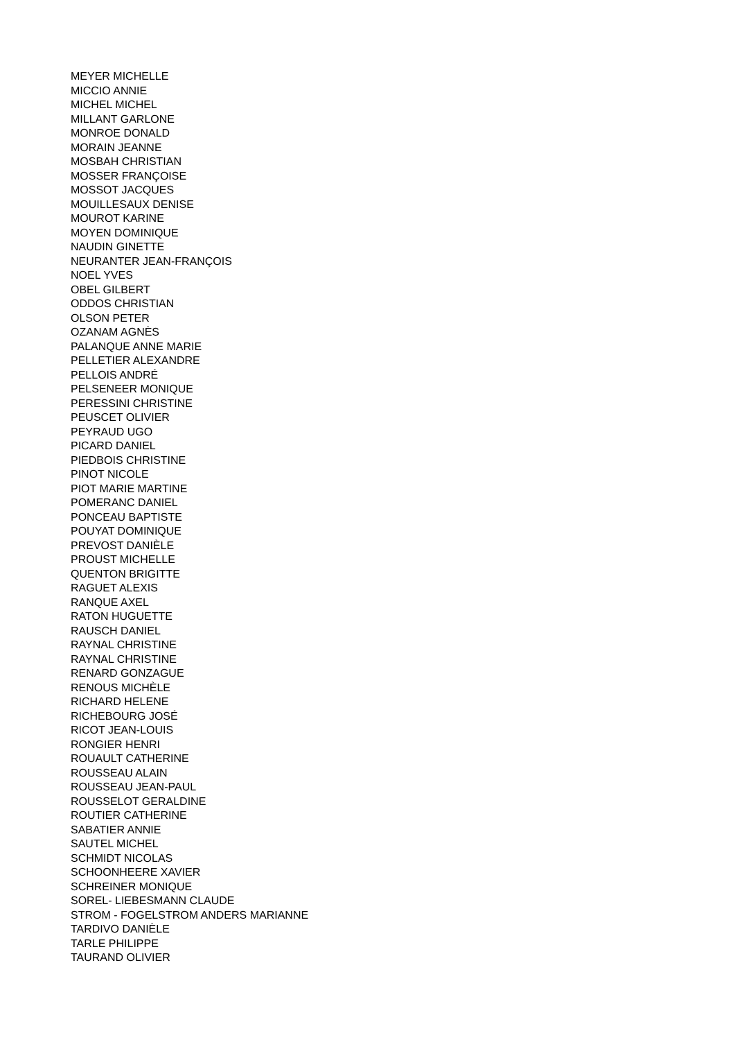MEYER MICHELLE
MICCIO ANNIE
MICHEL MICHEL
MILLANT GARLONE
MONROE DONALD
MORAIN JEANNE
MOSBAH CHRISTIAN
MOSSER FRANÇOISE
MOSSOT JACQUES
MOUILLESAUX DENISE
MOUROT KARINE
MOYEN DOMINIQUE
NAUDIN GINETTE
NEURANTER JEAN-FRANÇOIS
NOEL YVES
OBEL GILBERT
ODDOS CHRISTIAN
OLSON PETER
OZANAM AGNÈS
PALANQUE ANNE MARIE
PELLETIER ALEXANDRE
PELLOIS ANDRÉ
PELSENEER MONIQUE
PERESSINI CHRISTINE
PEUSCET OLIVIER
PEYRAUD UGO
PICARD DANIEL
PIEDBOIS CHRISTINE
PINOT NICOLE
PIOT MARIE MARTINE
POMERANC DANIEL
PONCEAU BAPTISTE
POUYAT DOMINIQUE
PREVOST DANIÈLE
PROUST MICHELLE
QUENTON BRIGITTE
RAGUET ALEXIS
RANQUE AXEL
RATON HUGUETTE
RAUSCH DANIEL
RAYNAL CHRISTINE
RAYNAL CHRISTINE
RENARD GONZAGUE
RENOUS MICHÈLE
RICHARD HELENE
RICHEBOURG JOSÉ
RICOT JEAN-LOUIS
RONGIER HENRI
ROUAULT CATHERINE
ROUSSEAU ALAIN
ROUSSEAU JEAN-PAUL
ROUSSELOT GERALDINE
ROUTIER CATHERINE
SABATIER ANNIE
SAUTEL MICHEL
SCHMIDT NICOLAS
SCHOONHEERE XAVIER
SCHREINER MONIQUE
SOREL- LIEBESMANN CLAUDE
STROM - FOGELSTROM ANDERS MARIANNE
TARDIVO DANIÈLE
TARLE PHILIPPE
TAURAND OLIVIER